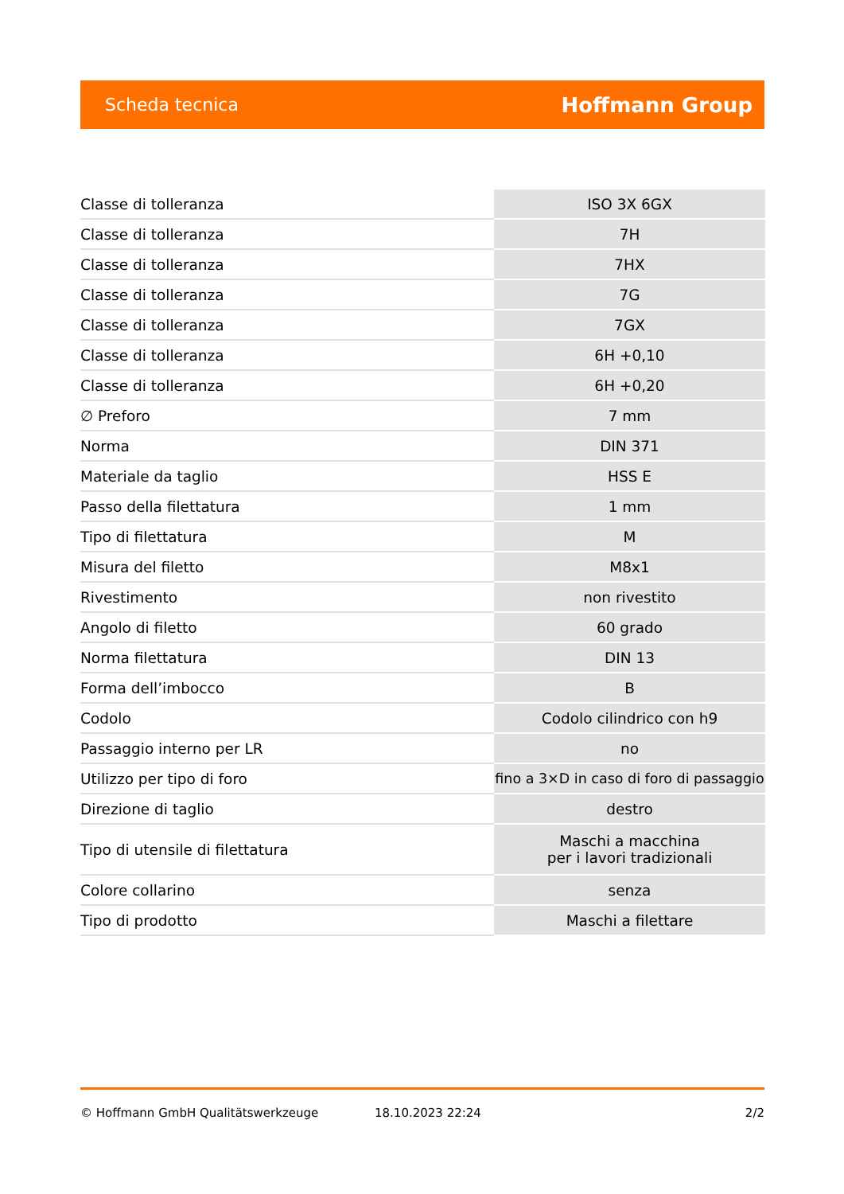Scheda tecnica Hoffmann Group
| Classe di tolleranza | ISO 3X 6GX |
| Classe di tolleranza | 7H |
| Classe di tolleranza | 7HX |
| Classe di tolleranza | 7G |
| Classe di tolleranza | 7GX |
| Classe di tolleranza | 6H +0,10 |
| Classe di tolleranza | 6H +0,20 |
| ∅ Preforo | 7 mm |
| Norma | DIN 371 |
| Materiale da taglio | HSS E |
| Passo della filettatura | 1 mm |
| Tipo di filettatura | M |
| Misura del filetto | M8x1 |
| Rivestimento | non rivestito |
| Angolo di filetto | 60 grado |
| Norma filettatura | DIN 13 |
| Forma dell’imbocco | B |
| Codolo | Codolo cilindrico con h9 |
| Passaggio interno per LR | no |
| Utilizzo per tipo di foro | fino a 3×D in caso di foro di passaggio |
| Direzione di taglio | destro |
| Tipo di utensile di filettatura | Maschi a macchina per i lavori tradizionali |
| Colore collarino | senza |
| Tipo di prodotto | Maschi a filettare |
© Hoffmann GmbH Qualitätswerkzeuge 18.10.2023 22:24 2/2